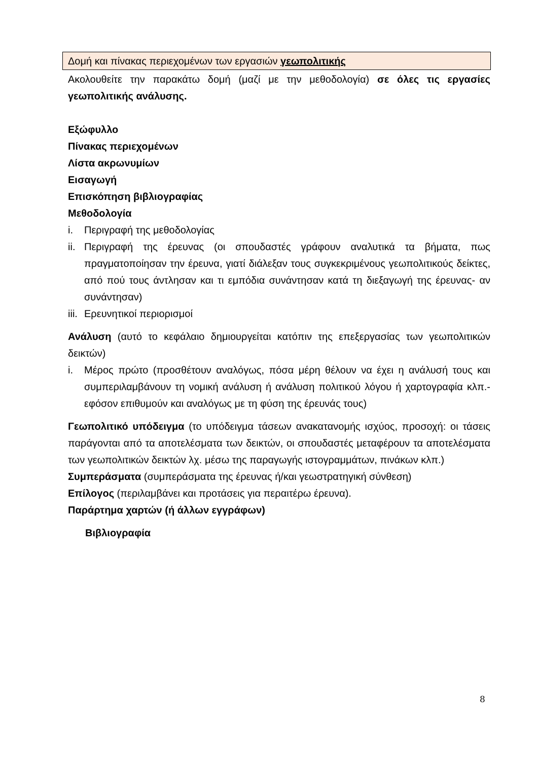Δομή και πίνακας περιεχομένων των εργασιών γεωπολιτικής
Ακολουθείτε την παρακάτω δομή (μαζί με την μεθοδολογία) σε όλες τις εργασίες γεωπολιτικής ανάλυσης.
Εξώφυλλο
Πίνακας περιεχομένων
Λίστα ακρωνυμίων
Εισαγωγή
Επισκόπηση βιβλιογραφίας
Μεθοδολογία
i. Περιγραφή της μεθοδολογίας
ii. Περιγραφή της έρευνας (οι σπουδαστές γράφουν αναλυτικά τα βήματα, πως πραγματοποίησαν την έρευνα, γιατί διάλεξαν τους συγκεκριμένους γεωπολιτικούς δείκτες, από πού τους άντλησαν και τι εμπόδια συνάντησαν κατά τη διεξαγωγή της έρευνας- αν συνάντησαν)
iii. Ερευνητικοί περιορισμοί
Ανάλυση (αυτό το κεφάλαιο δημιουργείται κατόπιν της επεξεργασίας των γεωπολιτικών δεικτών)
i. Μέρος πρώτο (προσθέτουν αναλόγως, πόσα μέρη θέλουν να έχει η ανάλυσή τους και συμπεριλαμβάνουν τη νομική ανάλυση ή ανάλυση πολιτικού λόγου ή χαρτογραφία κλπ.- εφόσον επιθυμούν και αναλόγως με τη φύση της έρευνάς τους)
Γεωπολιτικό υπόδειγμα (το υπόδειγμα τάσεων ανακατανομής ισχύος, προσοχή: οι τάσεις παράγονται από τα αποτελέσματα των δεικτών, οι σπουδαστές μεταφέρουν τα αποτελέσματα των γεωπολιτικών δεικτών λχ. μέσω της παραγωγής ιστογραμμάτων, πινάκων κλπ.)
Συμπεράσματα (συμπεράσματα της έρευνας ή/και γεωστρατηγική σύνθεση)
Επίλογος (περιλαμβάνει και προτάσεις για περαιτέρω έρευνα).
Παράρτημα χαρτών (ή άλλων εγγράφων)
Βιβλιογραφία
8